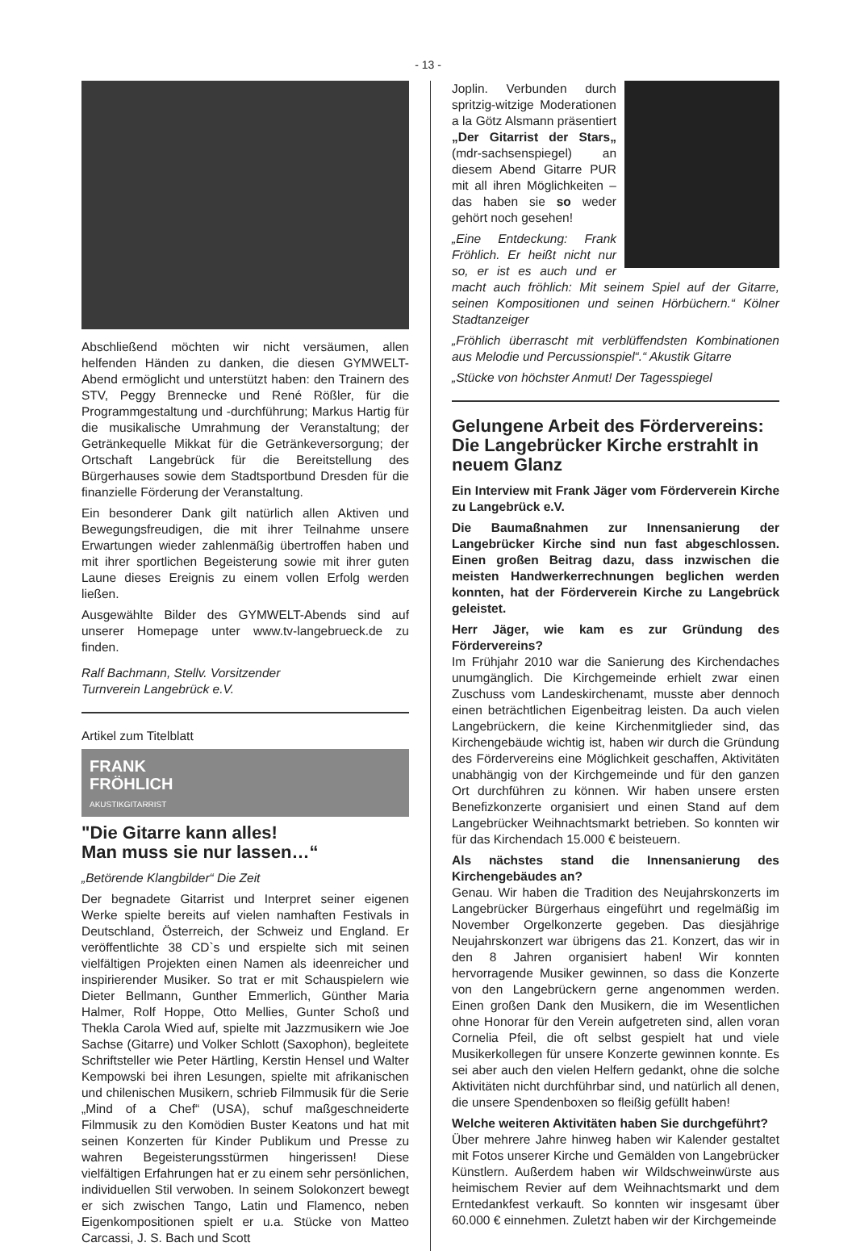- 13 -
Abschließend möchten wir nicht versäumen, allen helfenden Händen zu danken, die diesen GYMWELT-Abend ermöglicht und unterstützt haben: den Trainern des STV, Peggy Brennecke und René Rößler, für die Programmgestaltung und -durchführung; Markus Hartig für die musikalische Umrahmung der Veranstaltung; der Getränkequelle Mikkat für die Getränkeversorgung; der Ortschaft Langebrück für die Bereitstellung des Bürgerhauses sowie dem Stadtsportbund Dresden für die finanzielle Förderung der Veranstaltung.
Ein besonderer Dank gilt natürlich allen Aktiven und Bewegungsfreudigen, die mit ihrer Teilnahme unsere Erwartungen wieder zahlenmäßig übertroffen haben und mit ihrer sportlichen Begeisterung sowie mit ihrer guten Laune dieses Ereignis zu einem vollen Erfolg werden ließen.
Ausgewählte Bilder des GYMWELT-Abends sind auf unserer Homepage unter www.tv-langebrueck.de zu finden.
Ralf Bachmann, Stellv. Vorsitzender
Turnverein Langebrück e.V.
Artikel zum Titelblatt
FRANK
FRÖHLICH
AKUSTIKGITARRIST
"Die Gitarre kann alles!
Man muss sie nur lassen…“
„Betörende Klangbilder“ Die Zeit
Der begnadete Gitarrist und Interpret seiner eigenen Werke spielte bereits auf vielen namhaften Festivals in Deutschland, Österreich, der Schweiz und England. Er veröffentlichte 38 CD`s und erspielte sich mit seinen vielfältigen Projekten einen Namen als ideenreicher und inspirierender Musiker. So trat er mit Schauspielern wie Dieter Bellmann, Gunther Emmerlich, Günther Maria Halmer, Rolf Hoppe, Otto Mellies, Gunter Schoß und Thekla Carola Wied auf, spielte mit Jazzmusikern wie Joe Sachse (Gitarre) und Volker Schlott (Saxophon), begleitete Schriftsteller wie Peter Härtling, Kerstin Hensel und Walter Kempowski bei ihren Lesungen, spielte mit afrikanischen und chilenischen Musikern, schrieb Filmmusik für die Serie „Mind of a Chef“ (USA), schuf maßgeschneiderte Filmmusik zu den Komödien Buster Keatons und hat mit seinen Konzerten für Kinder Publikum und Presse zu wahren Begeisterungsstürmen hingerissen! Diese vielfältigen Erfahrungen hat er zu einem sehr persönlichen, individuellen Stil verwoben. In seinem Solokonzert bewegt er sich zwischen Tango, Latin und Flamenco, neben Eigenkompositionen spielt er u.a. Stücke von Matteo Carcassi, J. S. Bach und Scott
Joplin. Verbunden durch spritzig-witzige Moderationen a la Götz Alsmann präsentiert „Der Gitarrist der Stars„ (mdr-sachsenspiegel) an diesem Abend Gitarre PUR mit all ihren Möglichkeiten – das haben sie so weder gehört noch gesehen!
„Eine Entdeckung: Frank Fröhlich. Er heißt nicht nur so, er ist es auch und er macht auch fröhlich: Mit seinem Spiel auf der Gitarre, seinen Kompositionen und seinen Hörbüchern.“ Kölner Stadtanzeiger
„Fröhlich überrascht mit verblüffendsten Kombinationen aus Melodie und Percussionspiel“.“ Akustik Gitarre
„Stücke von höchster Anmut! Der Tagesspiegel
Gelungene Arbeit des Fördervereins: Die Langebrücker Kirche erstrahlt in neuem Glanz
Ein Interview mit Frank Jäger vom Förderverein Kirche zu Langebrück e.V.
Die Baumaßnahmen zur Innensanierung der Langebrücker Kirche sind nun fast abgeschlossen. Einen großen Beitrag dazu, dass inzwischen die meisten Handwerkerrechnungen beglichen werden konnten, hat der Förderverein Kirche zu Langebrück geleistet.
Herr Jäger, wie kam es zur Gründung des Fördervereins?
Im Frühjahr 2010 war die Sanierung des Kirchendaches unumgänglich. Die Kirchgemeinde erhielt zwar einen Zuschuss vom Landeskirchenamt, musste aber dennoch einen beträchtlichen Eigenbeitrag leisten. Da auch vielen Langebrückern, die keine Kirchenmitglieder sind, das Kirchengebäude wichtig ist, haben wir durch die Gründung des Fördervereins eine Möglichkeit geschaffen, Aktivitäten unabhängig von der Kirchgemeinde und für den ganzen Ort durchführen zu können. Wir haben unsere ersten Benefizkonzerte organisiert und einen Stand auf dem Langebrücker Weihnachtsmarkt betrieben. So konnten wir für das Kirchendach 15.000 € beisteuern.
Als nächstes stand die Innensanierung des Kirchengebäudes an?
Genau. Wir haben die Tradition des Neujahrskonzerts im Langebrücker Bürgerhaus eingeführt und regelmäßig im November Orgelkonzerte gegeben. Das diesjährige Neujahrskonzert war übrigens das 21. Konzert, das wir in den 8 Jahren organisiert haben! Wir konnten hervorragende Musiker gewinnen, so dass die Konzerte von den Langebrückern gerne angenommen werden. Einen großen Dank den Musikern, die im Wesentlichen ohne Honorar für den Verein aufgetreten sind, allen voran Cornelia Pfeil, die oft selbst gespielt hat und viele Musikerkollegen für unsere Konzerte gewinnen konnte. Es sei aber auch den vielen Helfern gedankt, ohne die solche Aktivitäten nicht durchführbar sind, und natürlich all denen, die unsere Spendenboxen so fleißig gefüllt haben!
Welche weiteren Aktivitäten haben Sie durchgeführt?
Über mehrere Jahre hinweg haben wir Kalender gestaltet mit Fotos unserer Kirche und Gemälden von Langebrücker Künstlern. Außerdem haben wir Wildschweinwürste aus heimischem Revier auf dem Weihnachtsmarkt und dem Erntedankfest verkauft. So konnten wir insgesamt über 60.000 € einnehmen. Zuletzt haben wir der Kirchgemeinde